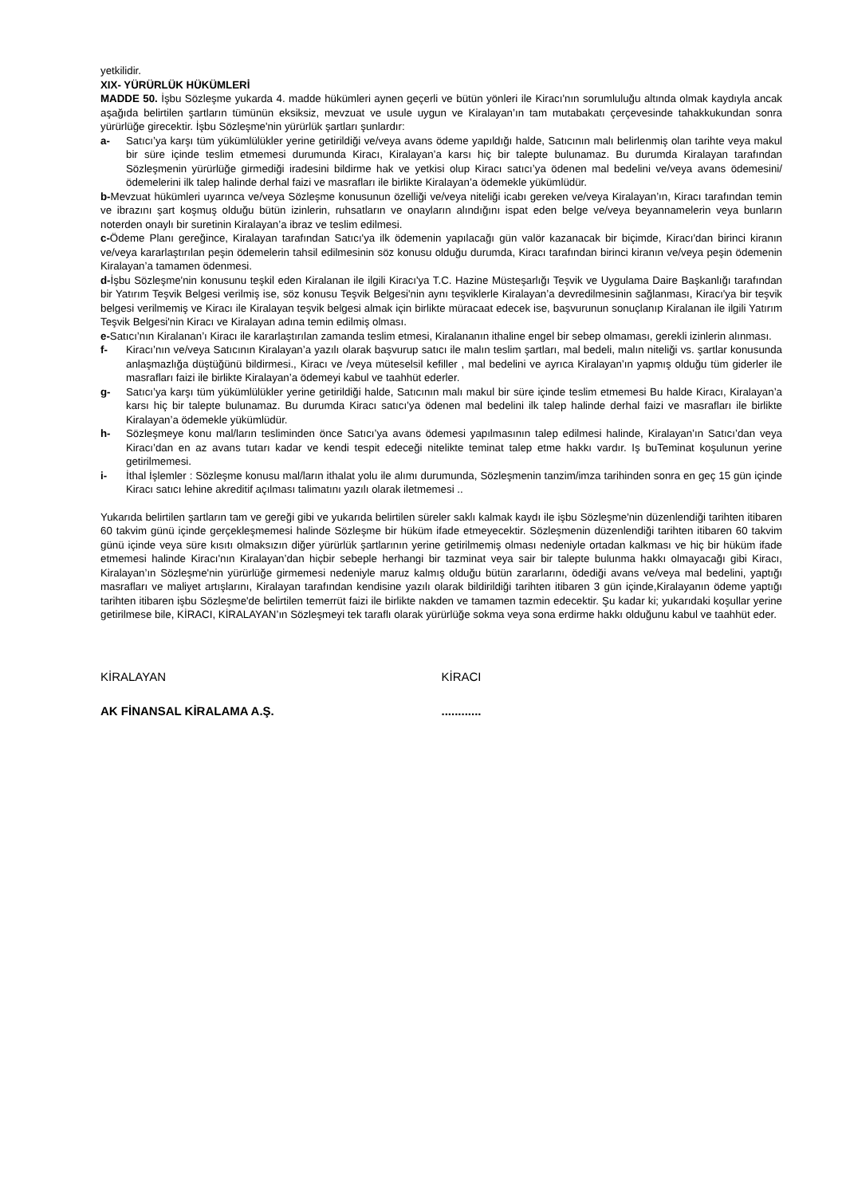yetkilidir.
XIX- YÜRÜRLÜK HÜKÜMLERİ
MADDE 50. İşbu Sözleşme yukarda 4. madde hükümleri aynen geçerli ve bütün yönleri ile Kiracı'nın sorumluluğu altında olmak kaydıyla ancak aşağıda belirtilen şartların tümünün eksiksiz, mevzuat ve usule uygun ve Kiralayan’ın tam mutabakatı çerçevesinde tahakkukundan sonra yürürlüğe girecektir. İşbu Sözleşme'nin yürürlük şartları şunlardır:
a- Satıcı’ya karşı tüm yükümlülükler yerine getirildiği ve/veya avans ödeme yapıldığı halde, Satıcının malı belirlenmiş olan tarihte veya makul bir süre içinde teslim etmemesi durumunda Kiracı, Kiralayan’a karsı hiç bir talepte bulunamaz. Bu durumda Kiralayan tarafından Sözleşmenin yürürlüğe girmediği iradesini bildirme hak ve yetkisi olup Kiracı satıcı’ya ödenen mal bedelini ve/veya avans ödemesini/ödemelerini ilk talep halinde derhal faizi ve masrafları ile birlikte Kiralayan’a ödemekle yükümlüdür.
b-Mevzuat hükümleri uyarınca ve/veya Sözleşme konusunun özelliği ve/veya niteliği icabı gereken ve/veya Kiralayan’ın, Kiracı tarafından temin ve ibrazını şart koşmuş olduğu bütün izinlerin, ruhsatların ve onayların alındığını ispat eden belge ve/veya beyannamelerin veya bunların noterden onaylı bir suretinin Kiralayan’a ibraz ve teslim edilmesi.
c-Ödeme Planı gereğince, Kiralayan tarafından Satıcı'ya ilk ödemenin yapılacağı gün valör kazanacak bir biçimde, Kiracı'dan birinci kiranın ve/veya kararlaştırılan peşin ödemelerin tahsil edilmesinin söz konusu olduğu durumda, Kiracı tarafından birinci kiranın ve/veya peşin ödemenin Kiralayan’a tamamen ödenmesi.
d-İşbu Sözleşme'nin konusunu teşkil eden Kiralanan ile ilgili Kiracı'ya T.C. Hazine Müsteşarlığı Teşvik ve Uygulama Daire Başkanlığı tarafından bir Yatırım Teşvik Belgesi verilmiş ise, söz konusu Teşvik Belgesi'nin aynı teşviklerle Kiralayan’a devredilmesinin sağlanması, Kiracı'ya bir teşvik belgesi verilmemiş ve Kiracı ile Kiralayan teşvik belgesi almak için birlikte müracaat edecek ise, başvurunun sonuçlanıp Kiralanan ile ilgili Yatırım Teşvik Belgesi'nin Kiracı ve Kiralayan adına temin edilmiş olması.
e-Satıcı’nın Kiralanan’ı Kiracı ile kararlaştırılan zamanda teslim etmesi, Kiralananın ithaline engel bir sebep olmaması, gerekli izinlerin alınması.
f- Kiracı’nın ve/veya Satıcının Kiralayan’a yazılı olarak başvurup satıcı ile malın teslim şartları, mal bedeli, malın niteliği vs. şartlar konusunda anlaşmazlığa düştüğünü bildirmesi., Kiracı ve /veya müteselsil kefiller , mal bedelini ve ayrıca Kiralayan’ın yapmış olduğu tüm giderler ile masrafları faizi ile birlikte Kiralayan’a ödemeyi kabul ve taahhüt ederler.
g- Satıcı’ya karşı tüm yükümlülükler yerine getirildiği halde, Satıcının malı makul bir süre içinde teslim etmemesi Bu halde Kiracı, Kiralayan’a karsı hiç bir talepte bulunamaz. Bu durumda Kiracı satıcı’ya ödenen mal bedelini ilk talep halinde derhal faizi ve masrafları ile birlikte Kiralayan’a ödemekle yükümlüdür.
h- Sözleşmeye konu mal/ların tesliminden önce Satıcı’ya avans ödemesi yapılmasının talep edilmesi halinde, Kiralayan’ın Satıcı’dan veya Kiracı’dan en az avans tutarı kadar ve kendi tespit edeceği nitelikte teminat talep etme hakkı vardır. Iş buTeminat koşulunun yerine getirilmemesi.
i- İthal İşlemler : Sözleşme konusu mal/ların ithalat yolu ile alımı durumunda, Sözleşmenin tanzim/imza tarihinden sonra en geç 15 gün içinde Kiracı satıcı lehine akreditif açılması talimatını yazılı olarak iletmemesi ..
Yukarıda belirtilen şartların tam ve gereği gibi ve yukarıda belirtilen süreler saklı kalmak kaydı ile işbu Sözleşme'nin düzenlendiği tarihten itibaren 60 takvim günü içinde gerçekleşmemesi halinde Sözleşme bir hüküm ifade etmeyecektir. Sözleşmenin düzenlendiği tarihten itibaren 60 takvim günü içinde veya süre kısıtı olmaksızın diğer yürürlük şartlarının yerine getirilmemiş olması nedeniyle ortadan kalkması ve hiç bir hüküm ifade etmemesi halinde Kiracı'nın Kiralayan’dan hiçbir sebeple herhangi bir tazminat veya sair bir talepte bulunma hakkı olmayacağı gibi Kiracı, Kiralayan’ın Sözleşme'nin yürürlüğe girmemesi nedeniyle maruz kalmış olduğu bütün zararlarını, ödediği avans ve/veya mal bedelini, yaptığı masrafları ve maliyet artışlarını, Kiralayan tarafından kendisine yazılı olarak bildirildiği tarihten itibaren 3 gün içinde,Kiralayanın ödeme yaptığı tarihten itibaren işbu Sözleşme'de belirtilen temerrüt faizi ile birlikte nakden ve tamamen tazmin edecektir. Şu kadar ki; yukarıdaki koşullar yerine getirilmese bile, KİRACI, KİRALAYAN’ın Sözleşmeyi tek taraflı olarak yürürlüğe sokma veya sona erdirme hakkı olduğunu kabul ve taahhüt eder.
KİRALAYAN KİRACI
AK FİNANSAL KİRALAMA A.Ş. ............